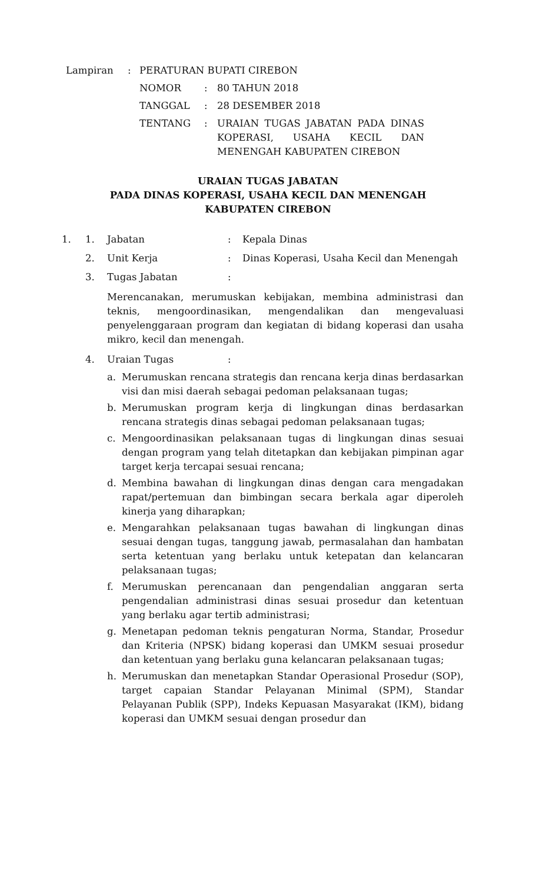Lampiran: PERATURAN BUPATI CIREBON
NOMOR: 80 TAHUN 2018
TANGGAL: 28 DESEMBER 2018
TENTANG: URAIAN TUGAS JABATAN PADA DINAS KOPERASI, USAHA KECIL DAN MENENGAH KABUPATEN CIREBON
URAIAN TUGAS JABATAN
PADA DINAS KOPERASI, USAHA KECIL DAN MENENGAH
KABUPATEN CIREBON
1. 1. Jabatan: Kepala Dinas
2. Unit Kerja: Dinas Koperasi, Usaha Kecil dan Menengah
3. Tugas Jabatan:
Merencanakan, merumuskan kebijakan, membina administrasi dan teknis, mengoordinasikan, mengendalikan dan mengevaluasi penyelenggaraan program dan kegiatan di bidang koperasi dan usaha mikro, kecil dan menengah.
4. Uraian Tugas:
a. Merumuskan rencana strategis dan rencana kerja dinas berdasarkan visi dan misi daerah sebagai pedoman pelaksanaan tugas;
b. Merumuskan program kerja di lingkungan dinas berdasarkan rencana strategis dinas sebagai pedoman pelaksanaan tugas;
c. Mengoordinasikan pelaksanaan tugas di lingkungan dinas sesuai dengan program yang telah ditetapkan dan kebijakan pimpinan agar target kerja tercapai sesuai rencana;
d. Membina bawahan di lingkungan dinas dengan cara mengadakan rapat/pertemuan dan bimbingan secara berkala agar diperoleh kinerja yang diharapkan;
e. Mengarahkan pelaksanaan tugas bawahan di lingkungan dinas sesuai dengan tugas, tanggung jawab, permasalahan dan hambatan serta ketentuan yang berlaku untuk ketepatan dan kelancaran pelaksanaan tugas;
f. Merumuskan perencanaan dan pengendalian anggaran serta pengendalian administrasi dinas sesuai prosedur dan ketentuan yang berlaku agar tertib administrasi;
g. Menetapan pedoman teknis pengaturan Norma, Standar, Prosedur dan Kriteria (NPSK) bidang koperasi dan UMKM sesuai prosedur dan ketentuan yang berlaku guna kelancaran pelaksanaan tugas;
h. Merumuskan dan menetapkan Standar Operasional Prosedur (SOP), target capaian Standar Pelayanan Minimal (SPM), Standar Pelayanan Publik (SPP), Indeks Kepuasan Masyarakat (IKM), bidang koperasi dan UMKM sesuai dengan prosedur dan